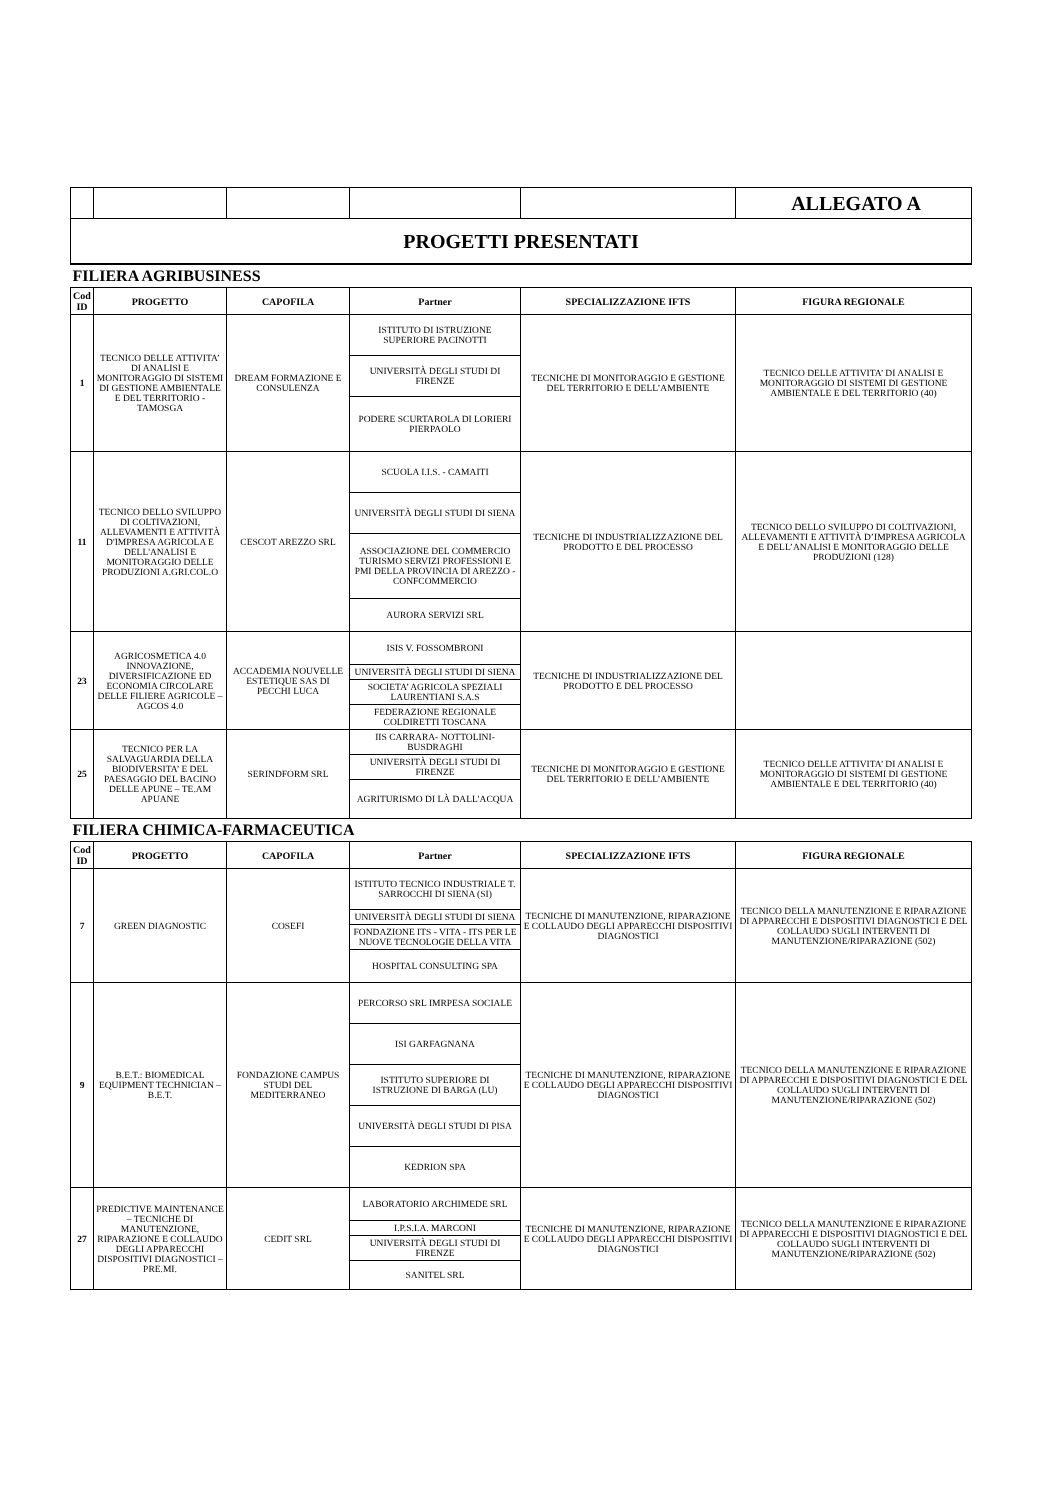| | | | | | ALLEGATO A |
| PROGETTI PRESENTATI | | | | | |
| FILIERA AGRIBUSINESS | | | | | |
| Cod ID | PROGETTO | CAPOFILA | Partner | SPECIALIZZAZIONE IFTS | FIGURA REGIONALE |
| 1 | TECNICO DELLE ATTIVITA’ DI ANALISI E MONITORAGGIO DI SISTEMI DI GESTIONE AMBIENTALE E DEL TERRITORIO - TAMOSGA | DREAM FORMAZIONE E CONSULENZA | ISTITUTO DI ISTRUZIONE SUPERIORE PACINOTTI | TECNICHE DI MONITORAGGIO E GESTIONE DEL TERRITORIO E DELL’AMBIENTE | TECNICO DELLE ATTIVITA’ DI ANALISI E MONITORAGGIO DI SISTEMI DI GESTIONE AMBIENTALE E DEL TERRITORIO (40) |
| | | | UNIVERSITÀ DEGLI STUDI DI FIRENZE | | |
| | | | PODERE SCURTAROLA DI LORIERI PIERPAOLO | | |
| 11 | TECNICO DELLO SVILUPPO DI COLTIVAZIONI, ALLEVAMENTI E ATTIVITÀ D'IMPRESA AGRICOLA E DELL'ANALISI E MONITORAGGIO DELLE PRODUZIONI A.GRI.COL.O | CESCOT AREZZO SRL | SCUOLA I.I.S. - CAMAITI | TECNICHE DI INDUSTRIALIZZAZIONE DEL PRODOTTO E DEL PROCESSO | TECNICO DELLO SVILUPPO DI COLTIVAZIONI, ALLEVAMENTI E ATTIVITÀ D’IMPRESA AGRICOLA E DELL’ANALISI E MONITORAGGIO DELLE PRODUZIONI (128) |
| | | | UNIVERSITÀ DEGLI STUDI DI SIENA | | |
| | | | ASSOCIAZIONE DEL COMMERCIO TURISMO SERVIZI PROFESSIONI E PMI DELLA PROVINCIA DI AREZZO - CONFCOMMERCIO | | |
| | | | AURORA SERVIZI SRL | | |
| 23 | AGRICOSMETICA 4.0 INNOVAZIONE, DIVERSIFICAZIONE ED ECONOMIA CIRCOLARE DELLE FILIERE AGRICOLE – AGCOS 4.0 | ACCADEMIA NOUVELLE ESTETIQUE SAS DI PECCHI LUCA | ISIS V. FOSSOMBRONI | TECNICHE DI INDUSTRIALIZZAZIONE DEL PRODOTTO E DEL PROCESSO | |
| | | | UNIVERSITÀ DEGLI STUDI DI SIENA | | |
| | | | SOCIETA’ AGRICOLA SPEZIALI LAURENTIANI S.A.S | | |
| | | | FEDERAZIONE REGIONALE COLDIRETTI TOSCANA | | |
| 25 | TECNICO PER LA SALVAGUARDIA DELLA BIODIVERSITA’ E DEL PAESAGGIO DEL BACINO DELLE APUNE – TE.AM APUANE | SERINDFORM SRL | IIS CARRARA- NOTTOLINI-BUSDRAGHI | TECNICHE DI MONITORAGGIO E GESTIONE DEL TERRITORIO E DELL’AMBIENTE | TECNICO DELLE ATTIVITA’ DI ANALISI E MONITORAGGIO DI SISTEMI DI GESTIONE AMBIENTALE E DEL TERRITORIO (40) |
| | | | UNIVERSITÀ DEGLI STUDI DI FIRENZE | | |
| | | | AGRITURISMO DI LÀ DALL'ACQUA | | |
| FILIERA CHIMICA-FARMACEUTICA | | | | | |
| Cod ID | PROGETTO | CAPOFILA | Partner | SPECIALIZZAZIONE IFTS | FIGURA REGIONALE |
| 7 | GREEN DIAGNOSTIC | COSEFI | ISTITUTO TECNICO INDUSTRIALE T. SARROCCHI DI SIENA (SI) | TECNICHE DI MANUTENZIONE, RIPARAZIONE E COLLAUDO DEGLI APPARECCHI DISPOSITIVI DIAGNOSTICI | TECNICO DELLA MANUTENZIONE E RIPARAZIONE DI APPARECCHI E DISPOSITIVI DIAGNOSTICI E DEL COLLAUDO SUGLI INTERVENTI DI MANUTENZIONE/RIPARAZIONE (502) |
| | | | UNIVERSITÀ DEGLI STUDI DI SIENA | | |
| | | | FONDAZIONE ITS - VITA - ITS PER LE NUOVE TECNOLOGIE DELLA VITA | | |
| | | | HOSPITAL CONSULTING SPA | | |
| 9 | B.E.T.: BIOMEDICAL EQUIPMENT TECHNICIAN – B.E.T. | FONDAZIONE CAMPUS STUDI DEL MEDITERRANEO | PERCORSO SRL IMRPESA SOCIALE | TECNICHE DI MANUTENZIONE, RIPARAZIONE E COLLAUDO DEGLI APPARECCHI DISPOSITIVI DIAGNOSTICI | TECNICO DELLA MANUTENZIONE E RIPARAZIONE DI APPARECCHI E DISPOSITIVI DIAGNOSTICI E DEL COLLAUDO SUGLI INTERVENTI DI MANUTENZIONE/RIPARAZIONE (502) |
| | | | ISI GARFAGNANA | | |
| | | | ISTITUTO SUPERIORE DI ISTRUZIONE DI BARGA (LU) | | |
| | | | UNIVERSITÀ DEGLI STUDI DI PISA | | |
| | | | KEDRION SPA | | |
| 27 | PREDICTIVE MAINTENANCE – TECNICHE DI MANUTENZIONE, RIPARAZIONE E COLLAUDO DEGLI APPARECCHI DISPOSITIVI DIAGNOSTICI – PRE.MI. | CEDIT SRL | LABORATORIO ARCHIMEDE SRL | TECNICHE DI MANUTENZIONE, RIPARAZIONE E COLLAUDO DEGLI APPARECCHI DISPOSITIVI DIAGNOSTICI | TECNICO DELLA MANUTENZIONE E RIPARAZIONE DI APPARECCHI E DISPOSITIVI DIAGNOSTICI E DEL COLLAUDO SUGLI INTERVENTI DI MANUTENZIONE/RIPARAZIONE (502) |
| | | | I.P.S.I.A. MARCONI | | |
| | | | UNIVERSITÀ DEGLI STUDI DI FIRENZE | | |
| | | | SANITEL SRL | | |